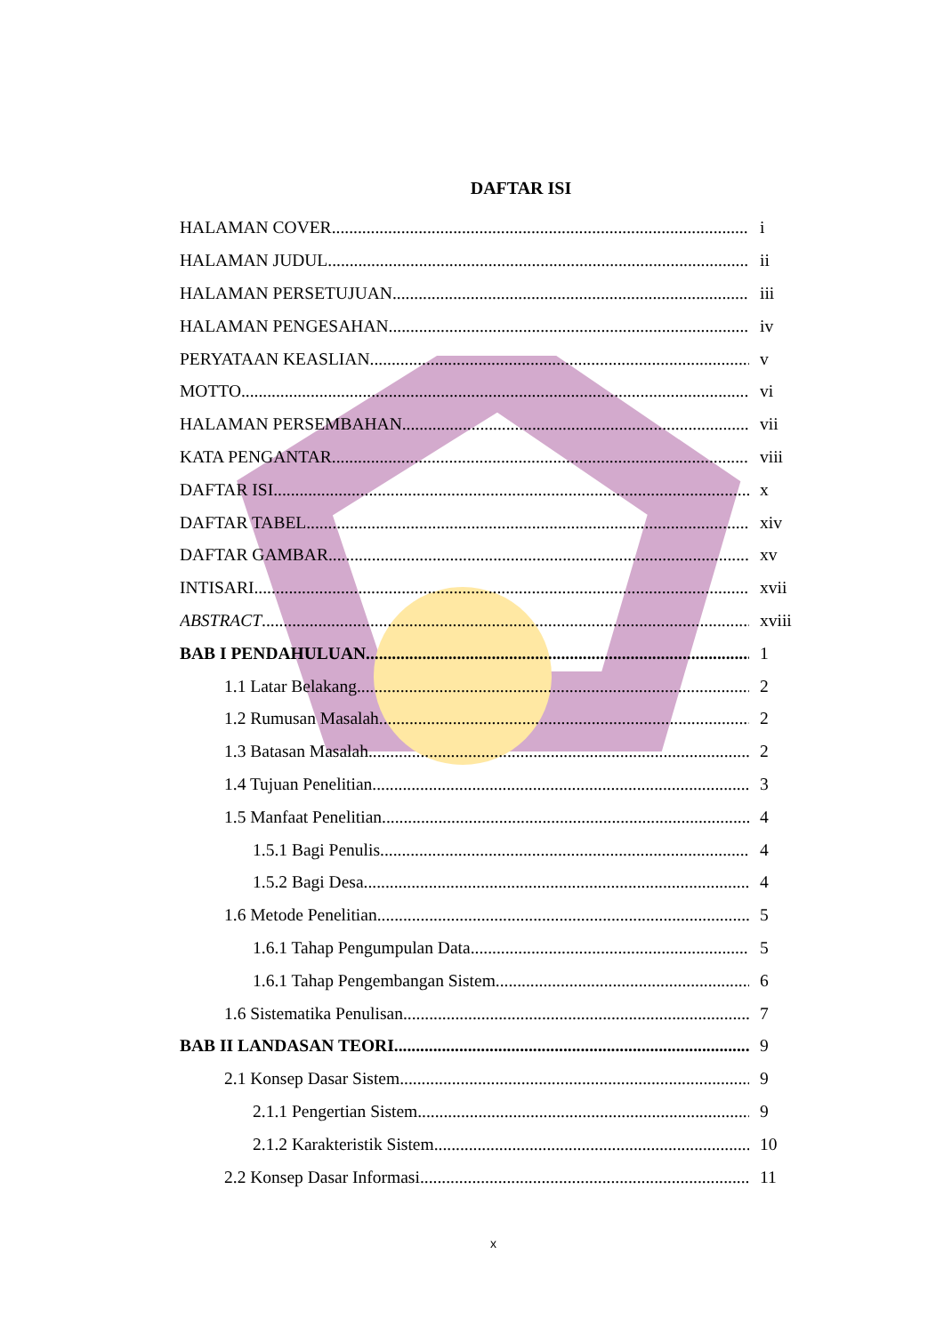DAFTAR ISI
HALAMAN COVER i
HALAMAN JUDUL ii
HALAMAN PERSETUJUAN iii
HALAMAN PENGESAHAN iv
PERYATAAN KEASLIAN v
MOTTO vi
HALAMAN PERSEMBAHAN vii
KATA PENGANTAR viii
DAFTAR ISI x
DAFTAR TABEL xiv
DAFTAR GAMBAR xv
INTISARI xvii
ABSTRACT
xviii
BAB I PENDAHULUAN 1
1.1 Latar Belakang 2
1.2 Rumusan Masalah 2
1.3 Batasan Masalah 2
1.4 Tujuan Penelitian 3
1.5 Manfaat Penelitian 4
1.5.1 Bagi Penulis 4
1.5.2 Bagi Desa 4
1.6 Metode Penelitian 5
1.6.1 Tahap Pengumpulan Data 5
1.6.1 Tahap Pengembangan Sistem 6
1.6 Sistematika Penulisan 7
BAB II LANDASAN TEORI 9
2.1 Konsep Dasar Sistem 9
2.1.1 Pengertian Sistem 9
2.1.2 Karakteristik Sistem 10
2.2 Konsep Dasar Informasi 11
x